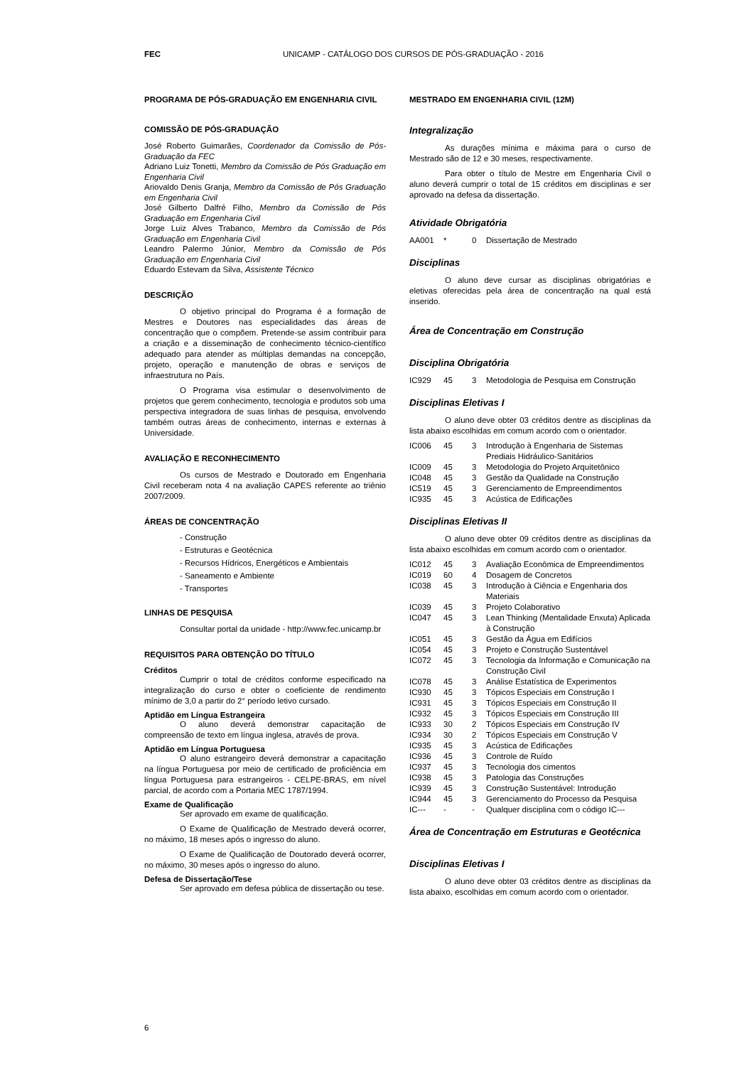FEC UNICAMP - CATÁLOGO DOS CURSOS DE PÓS-GRADUAÇÃO - 2016
PROGRAMA DE PÓS-GRADUAÇÃO EM ENGENHARIA CIVIL
COMISSÃO DE PÓS-GRADUAÇÃO
José Roberto Guimarães, Coordenador da Comissão de Pós-Graduação da FEC
Adriano Luiz Tonetti, Membro da Comissão de Pós Graduação em Engenharia Civil
Ariovaldo Denis Granja, Membro da Comissão de Pós Graduação em Engenharia Civil
José Gilberto Dalfré Filho, Membro da Comissão de Pós Graduação em Engenharia Civil
Jorge Luiz Alves Trabanco, Membro da Comissão de Pós Graduação em Engenharia Civil
Leandro Palermo Júnior, Membro da Comissão de Pós Graduação em Engenharia Civil
Eduardo Estevam da Silva, Assistente Técnico
DESCRIÇÃO
O objetivo principal do Programa é a formação de Mestres e Doutores nas especialidades das áreas de concentração que o compõem. Pretende-se assim contribuir para a criação e a disseminação de conhecimento técnico-científico adequado para atender as múltiplas demandas na concepção, projeto, operação e manutenção de obras e serviços de infraestrutura no País.
O Programa visa estimular o desenvolvimento de projetos que gerem conhecimento, tecnologia e produtos sob uma perspectiva integradora de suas linhas de pesquisa, envolvendo também outras áreas de conhecimento, internas e externas à Universidade.
AVALIAÇÃO E RECONHECIMENTO
Os cursos de Mestrado e Doutorado em Engenharia Civil receberam nota 4 na avaliação CAPES referente ao triênio 2007/2009.
ÁREAS DE CONCENTRAÇÃO
- Construção
- Estruturas e Geotécnica
- Recursos Hídricos, Energéticos e Ambientais
- Saneamento e Ambiente
- Transportes
LINHAS DE PESQUISA
Consultar portal da unidade - http://www.fec.unicamp.br
REQUISITOS PARA OBTENÇÃO DO TÍTULO
Créditos
Cumprir o total de créditos conforme especificado na integralização do curso e obter o coeficiente de rendimento mínimo de 3,0 a partir do 2° período letivo cursado.
Aptidão em Língua Estrangeira
O aluno deverá demonstrar capacitação de compreensão de texto em língua inglesa, através de prova.
Aptidão em Língua Portuguesa
O aluno estrangeiro deverá demonstrar a capacitação na língua Portuguesa por meio de certificado de proficiência em língua Portuguesa para estrangeiros - CELPE-BRAS, em nível parcial, de acordo com a Portaria MEC 1787/1994.
Exame de Qualificação
Ser aprovado em exame de qualificação.
O Exame de Qualificação de Mestrado deverá ocorrer, no máximo, 18 meses após o ingresso do aluno.
O Exame de Qualificação de Doutorado deverá ocorrer, no máximo, 30 meses após o ingresso do aluno.
Defesa de Dissertação/Tese
Ser aprovado em defesa pública de dissertação ou tese.
MESTRADO EM ENGENHARIA CIVIL (12M)
Integralização
As durações mínima e máxima para o curso de Mestrado são de 12 e 30 meses, respectivamente.
Para obter o título de Mestre em Engenharia Civil o aluno deverá cumprir o total de 15 créditos em disciplinas e ser aprovado na defesa da dissertação.
Atividade Obrigatória
| AA001 | * | 0 | Dissertação de Mestrado |
Disciplinas
O aluno deve cursar as disciplinas obrigatórias e eletivas oferecidas pela área de concentração na qual está inserido.
Área de Concentração em Construção
Disciplina Obrigatória
| IC929 | 45 | 3 | Metodologia de Pesquisa em Construção |
Disciplinas Eletivas I
O aluno deve obter 03 créditos dentre as disciplinas da lista abaixo escolhidas em comum acordo com o orientador.
| IC006 | 45 | 3 | Introdução à Engenharia de Sistemas Prediais Hidráulico-Sanitários |
| IC009 | 45 | 3 | Metodologia do Projeto Arquitetônico |
| IC048 | 45 | 3 | Gestão da Qualidade na Construção |
| IC519 | 45 | 3 | Gerenciamento de Empreendimentos |
| IC935 | 45 | 3 | Acústica de Edificações |
Disciplinas Eletivas II
O aluno deve obter 09 créditos dentre as disciplinas da lista abaixo escolhidas em comum acordo com o orientador.
| IC012 | 45 | 3 | Avaliação Econômica de Empreendimentos |
| IC019 | 60 | 4 | Dosagem de Concretos |
| IC038 | 45 | 3 | Introdução à Ciência e Engenharia dos Materiais |
| IC039 | 45 | 3 | Projeto Colaborativo |
| IC047 | 45 | 3 | Lean Thinking (Mentalidade Enxuta) Aplicada à Construção |
| IC051 | 45 | 3 | Gestão da Água em Edifícios |
| IC054 | 45 | 3 | Projeto e Construção Sustentável |
| IC072 | 45 | 3 | Tecnologia da Informação e Comunicação na Construção Civil |
| IC078 | 45 | 3 | Análise Estatística de Experimentos |
| IC930 | 45 | 3 | Tópicos Especiais em Construção I |
| IC931 | 45 | 3 | Tópicos Especiais em Construção II |
| IC932 | 45 | 3 | Tópicos Especiais em Construção III |
| IC933 | 30 | 2 | Tópicos Especiais em Construção IV |
| IC934 | 30 | 2 | Tópicos Especiais em Construção V |
| IC935 | 45 | 3 | Acústica de Edificações |
| IC936 | 45 | 3 | Controle de Ruído |
| IC937 | 45 | 3 | Tecnologia dos cimentos |
| IC938 | 45 | 3 | Patologia das Construções |
| IC939 | 45 | 3 | Construção Sustentável: Introdução |
| IC944 | 45 | 3 | Gerenciamento do Processo da Pesquisa |
| IC--- | - | - | Qualquer disciplina com o código IC--- |
Área de Concentração em Estruturas e Geotécnica
Disciplinas Eletivas I
O aluno deve obter 03 créditos dentre as disciplinas da lista abaixo, escolhidas em comum acordo com o orientador.
6